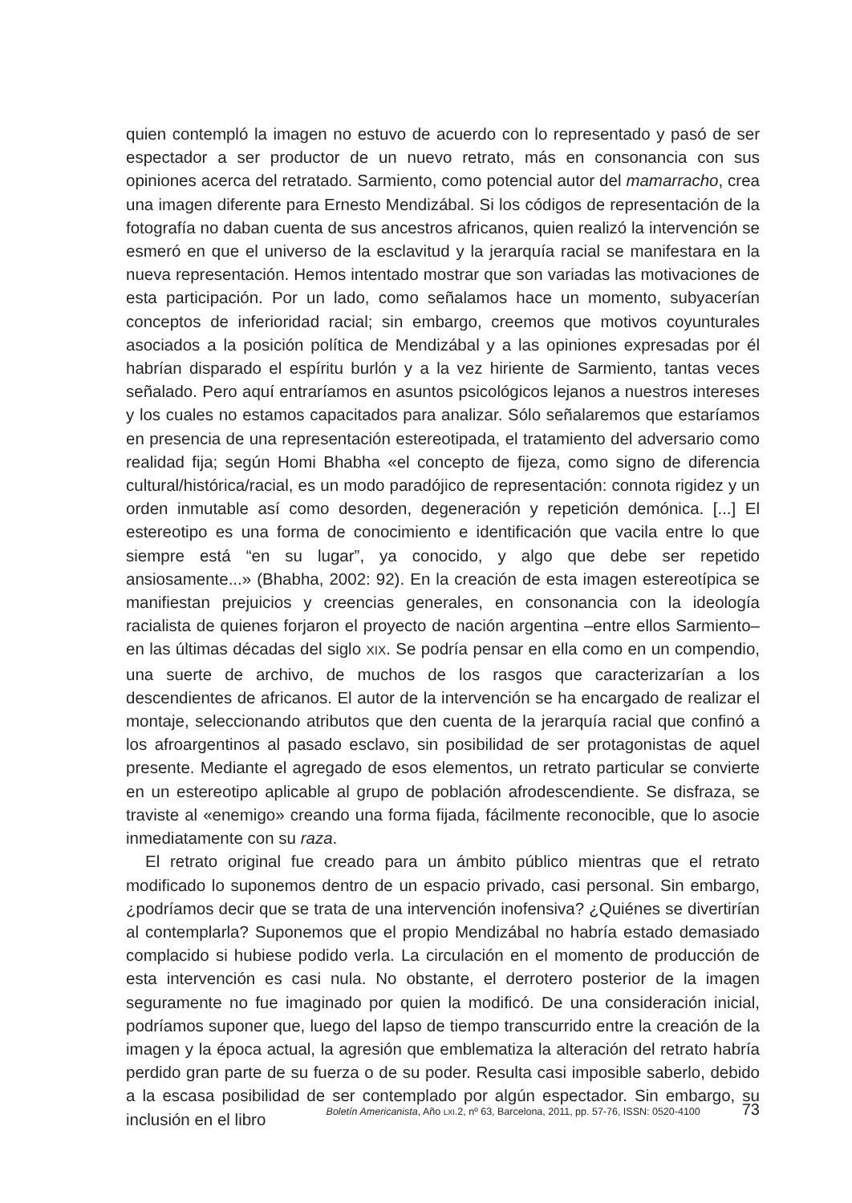quien contempló la imagen no estuvo de acuerdo con lo representado y pasó de ser espectador a ser productor de un nuevo retrato, más en consonancia con sus opiniones acerca del retratado. Sarmiento, como potencial autor del mamarracho, crea una imagen diferente para Ernesto Mendizábal. Si los códigos de representación de la fotografía no daban cuenta de sus ancestros africanos, quien realizó la intervención se esmeró en que el universo de la esclavitud y la jerarquía racial se manifestara en la nueva representación. Hemos intentado mostrar que son variadas las motivaciones de esta participación. Por un lado, como señalamos hace un momento, subyacerían conceptos de inferioridad racial; sin embargo, creemos que motivos coyunturales asociados a la posición política de Mendizábal y a las opiniones expresadas por él habrían disparado el espíritu burlón y a la vez hiriente de Sarmiento, tantas veces señalado. Pero aquí entraríamos en asuntos psicológicos lejanos a nuestros intereses y los cuales no estamos capacitados para analizar. Sólo señalaremos que estaríamos en presencia de una representación estereotipada, el tratamiento del adversario como realidad fija; según Homi Bhabha «el concepto de fijeza, como signo de diferencia cultural/histórica/racial, es un modo paradójico de representación: connota rigidez y un orden inmutable así como desorden, degeneración y repetición demónica. [...] El estereotipo es una forma de conocimiento e identificación que vacila entre lo que siempre está “en su lugar”, ya conocido, y algo que debe ser repetido ansiosamente...» (Bhabha, 2002: 92). En la creación de esta imagen estereotípica se manifiestan prejuicios y creencias generales, en consonancia con la ideología racialista de quienes forjaron el proyecto de nación argentina –entre ellos Sarmiento– en las últimas décadas del siglo XIX. Se podría pensar en ella como en un compendio, una suerte de archivo, de muchos de los rasgos que caracterizarían a los descendientes de africanos. El autor de la intervención se ha encargado de realizar el montaje, seleccionando atributos que den cuenta de la jerarquía racial que confinó a los afroargentinos al pasado esclavo, sin posibilidad de ser protagonistas de aquel presente. Mediante el agregado de esos elementos, un retrato particular se convierte en un estereotipo aplicable al grupo de población afrodescendiente. Se disfraza, se traviste al «enemigo» creando una forma fijada, fácilmente reconocible, que lo asocie inmediatamente con su raza.
El retrato original fue creado para un ámbito público mientras que el retrato modificado lo suponemos dentro de un espacio privado, casi personal. Sin embargo, ¿podríamos decir que se trata de una intervención inofensiva? ¿Quiénes se divertirían al contemplarla? Suponemos que el propio Mendizábal no habría estado demasiado complacido si hubiese podido verla. La circulación en el momento de producción de esta intervención es casi nula. No obstante, el derrotero posterior de la imagen seguramente no fue imaginado por quien la modificó. De una consideración inicial, podríamos suponer que, luego del lapso de tiempo transcurrido entre la creación de la imagen y la época actual, la agresión que emblematiza la alteración del retrato habría perdido gran parte de su fuerza o de su poder. Resulta casi imposible saberlo, debido a la escasa posibilidad de ser contemplado por algún espectador. Sin embargo, su inclusión en el libro
Boletín Americanista, Año LXI.2, nº 63, Barcelona, 2011, pp. 57-76, ISSN: 0520-4100 73